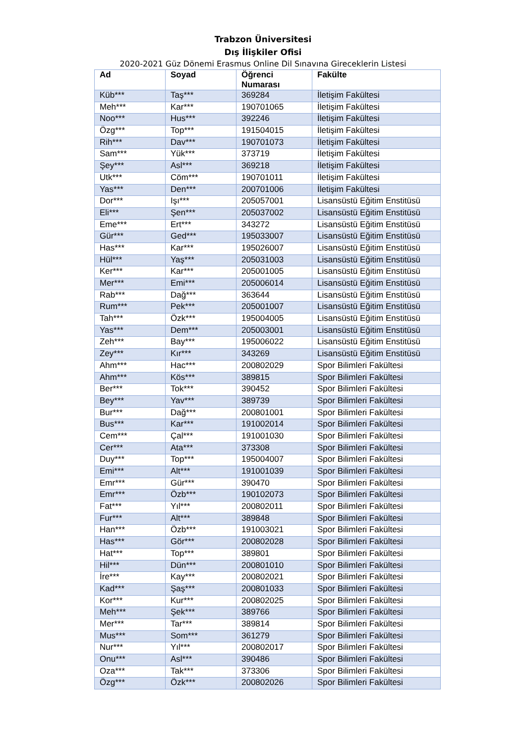Trabzon Üniversitesi
Dış İlişkiler Ofisi
2020-2021 Güz Dönemi Erasmus Online Dil Sınavına Gireceklerin Listesi
| Ad | Soyad | Öğrenci Numarası | Fakülte |
| --- | --- | --- | --- |
| Küb*** | Taş*** | 369284 | İletişim Fakültesi |
| Meh*** | Kar*** | 190701065 | İletişim Fakültesi |
| Noo*** | Hus*** | 392246 | İletişim Fakültesi |
| Özg*** | Top*** | 191504015 | İletişim Fakültesi |
| Rih*** | Dav*** | 190701073 | İletişim Fakültesi |
| Sam*** | Yük*** | 373719 | İletişim Fakültesi |
| Şey*** | Asl*** | 369218 | İletişim Fakültesi |
| Utk*** | Cöm*** | 190701011 | İletişim Fakültesi |
| Yas*** | Den*** | 200701006 | İletişim Fakültesi |
| Dor*** | Işı*** | 205057001 | Lisansüstü Eğitim Enstitüsü |
| Eli*** | Şen*** | 205037002 | Lisansüstü Eğitim Enstitüsü |
| Eme*** | Ert*** | 343272 | Lisansüstü Eğitim Enstitüsü |
| Gür*** | Ged*** | 195033007 | Lisansüstü Eğitim Enstitüsü |
| Has*** | Kar*** | 195026007 | Lisansüstü Eğitim Enstitüsü |
| Hül*** | Yaş*** | 205031003 | Lisansüstü Eğitim Enstitüsü |
| Ker*** | Kar*** | 205001005 | Lisansüstü Eğitim Enstitüsü |
| Mer*** | Emi*** | 205006014 | Lisansüstü Eğitim Enstitüsü |
| Rab*** | Dağ*** | 363644 | Lisansüstü Eğitim Enstitüsü |
| Rum*** | Pek*** | 205001007 | Lisansüstü Eğitim Enstitüsü |
| Tah*** | Özk*** | 195004005 | Lisansüstü Eğitim Enstitüsü |
| Yas*** | Dem*** | 205003001 | Lisansüstü Eğitim Enstitüsü |
| Zeh*** | Bay*** | 195006022 | Lisansüstü Eğitim Enstitüsü |
| Zey*** | Kır*** | 343269 | Lisansüstü Eğitim Enstitüsü |
| Ahm*** | Hac*** | 200802029 | Spor Bilimleri Fakültesi |
| Ahm*** | Kös*** | 389815 | Spor Bilimleri Fakültesi |
| Ber*** | Tok*** | 390452 | Spor Bilimleri Fakültesi |
| Bey*** | Yav*** | 389739 | Spor Bilimleri Fakültesi |
| Bur*** | Dağ*** | 200801001 | Spor Bilimleri Fakültesi |
| Bus*** | Kar*** | 191002014 | Spor Bilimleri Fakültesi |
| Cem*** | Çal*** | 191001030 | Spor Bilimleri Fakültesi |
| Cer*** | Ata*** | 373308 | Spor Bilimleri Fakültesi |
| Duy*** | Top*** | 195004007 | Spor Bilimleri Fakültesi |
| Emi*** | Alt*** | 191001039 | Spor Bilimleri Fakültesi |
| Emr*** | Gür*** | 390470 | Spor Bilimleri Fakültesi |
| Emr*** | Özb*** | 190102073 | Spor Bilimleri Fakültesi |
| Fat*** | Yıl*** | 200802011 | Spor Bilimleri Fakültesi |
| Fur*** | Alt*** | 389848 | Spor Bilimleri Fakültesi |
| Han*** | Özb*** | 191003021 | Spor Bilimleri Fakültesi |
| Has*** | Gör*** | 200802028 | Spor Bilimleri Fakültesi |
| Hat*** | Top*** | 389801 | Spor Bilimleri Fakültesi |
| Hil*** | Dün*** | 200801010 | Spor Bilimleri Fakültesi |
| İre*** | Kay*** | 200802021 | Spor Bilimleri Fakültesi |
| Kad*** | Şaş*** | 200801033 | Spor Bilimleri Fakültesi |
| Kor*** | Kur*** | 200802025 | Spor Bilimleri Fakültesi |
| Meh*** | Şek*** | 389766 | Spor Bilimleri Fakültesi |
| Mer*** | Tar*** | 389814 | Spor Bilimleri Fakültesi |
| Mus*** | Som*** | 361279 | Spor Bilimleri Fakültesi |
| Nur*** | Yıl*** | 200802017 | Spor Bilimleri Fakültesi |
| Onu*** | Asl*** | 390486 | Spor Bilimleri Fakültesi |
| Oza*** | Tak*** | 373306 | Spor Bilimleri Fakültesi |
| Özg*** | Özk*** | 200802026 | Spor Bilimleri Fakültesi |